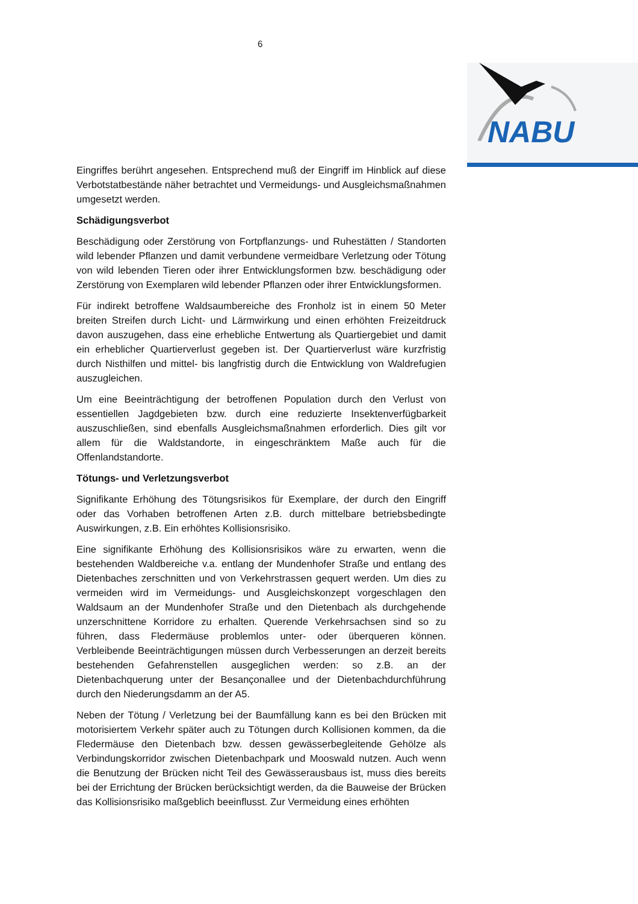6
NABU
Eingriffes berührt angesehen. Entsprechend muß der Eingriff im Hinblick auf diese Verbotstatbestände näher betrachtet und Vermeidungs- und Ausgleichsmaßnahmen umgesetzt werden.
Schädigungsverbot
Beschädigung oder Zerstörung von Fortpflanzungs- und Ruhestätten / Standorten wild lebender Pflanzen und damit verbundene vermeidbare Verletzung oder Tötung von wild lebenden Tieren oder ihrer Entwicklungsformen bzw. beschädigung oder Zerstörung von Exemplaren wild lebender Pflanzen oder ihrer Entwicklungsformen.
Für indirekt betroffene Waldsaumbereiche des Fronholz ist in einem 50 Meter breiten Streifen durch Licht- und Lärmwirkung und einen erhöhten Freizeitdruck davon auszugehen, dass eine erhebliche Entwertung als Quartiergebiet und damit ein erheblicher Quartierverlust gegeben ist. Der Quartierverlust wäre kurzfristig durch Nisthilfen und mittel- bis langfristig durch die Entwicklung von Waldrefugien auszugleichen.
Um eine Beeinträchtigung der betroffenen Population durch den Verlust von essentiellen Jagdgebieten bzw. durch eine reduzierte Insektenverfügbarkeit auszuschließen, sind ebenfalls Ausgleichsmaßnahmen erforderlich. Dies gilt vor allem für die Waldstandorte, in eingeschränktem Maße auch für die Offenlandstandorte.
Tötungs- und Verletzungsverbot
Signifikante Erhöhung des Tötungsrisikos für Exemplare, der durch den Eingriff oder das Vorhaben betroffenen Arten z.B. durch mittelbare betriebsbedingte Auswirkungen, z.B. Ein erhöhtes Kollisionsrisiko.
Eine signifikante Erhöhung des Kollisionsrisikos wäre zu erwarten, wenn die bestehenden Waldbereiche v.a. entlang der Mundenhofer Straße und entlang des Dietenbaches zerschnitten und von Verkehrstrassen gequert werden. Um dies zu vermeiden wird im Vermeidungs- und Ausgleichskonzept vorgeschlagen den Waldsaum an der Mundenhofer Straße und den Dietenbach als durchgehende unzerschnittene Korridore zu erhalten. Querende Verkehrsachsen sind so zu führen, dass Fledermäuse problemlos unter- oder überqueren können. Verbleibende Beeinträchtigungen müssen durch Verbesserungen an derzeit bereits bestehenden Gefahrenstellen ausgeglichen werden: so z.B. an der Dietenbachquerung unter der Besançonallee und der Dietenbachdurchführung durch den Niederungsdamm an der A5.
Neben der Tötung / Verletzung bei der Baumfällung kann es bei den Brücken mit motorisiertem Verkehr später auch zu Tötungen durch Kollisionen kommen, da die Fledermäuse den Dietenbach bzw. dessen gewässerbegleitende Gehölze als Verbindungskorridor zwischen Dietenbachpark und Mooswald nutzen. Auch wenn die Benutzung der Brücken nicht Teil des Gewässerausbaus ist, muss dies bereits bei der Errichtung der Brücken berücksichtigt werden, da die Bauweise der Brücken das Kollisionsrisiko maßgeblich beeinflusst. Zur Vermeidung eines erhöhten